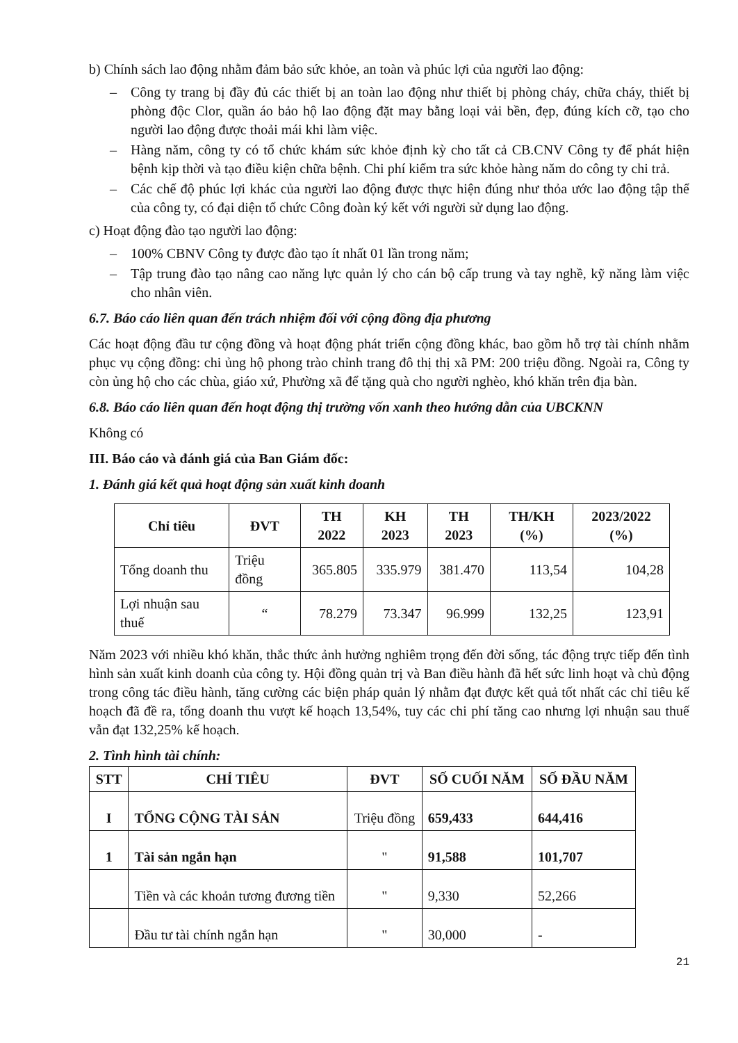b) Chính sách lao động nhằm đảm bảo sức khỏe, an toàn và phúc lợi của người lao động:
– Công ty trang bị đầy đủ các thiết bị an toàn lao động như thiết bị phòng cháy, chữa cháy, thiết bị phòng độc Clor, quần áo bảo hộ lao động đặt may bằng loại vải bền, đẹp, đúng kích cỡ, tạo cho người lao động được thoải mái khi làm việc.
– Hàng năm, công ty có tổ chức khám sức khỏe định kỳ cho tất cả CB.CNV Công ty để phát hiện bệnh kịp thời và tạo điều kiện chữa bệnh. Chi phí kiểm tra sức khỏe hàng năm do công ty chi trả.
– Các chế độ phúc lợi khác của người lao động được thực hiện đúng như thỏa ước lao động tập thể của công ty, có đại diện tổ chức Công đoàn ký kết với người sử dụng lao động.
c) Hoạt động đào tạo người lao động:
– 100% CBNV Công ty được đào tạo ít nhất 01 lần trong năm;
– Tập trung đào tạo nâng cao năng lực quản lý cho cán bộ cấp trung và tay nghề, kỹ năng làm việc cho nhân viên.
6.7. Báo cáo liên quan đến trách nhiệm đối với cộng đồng địa phương
Các hoạt động đầu tư cộng đồng và hoạt động phát triển cộng đồng khác, bao gồm hỗ trợ tài chính nhằm phục vụ cộng đồng: chi ủng hộ phong trào chỉnh trang đô thị thị xã PM: 200 triệu đồng. Ngoài ra, Công ty còn ủng hộ cho các chùa, giáo xứ, Phường xã để tặng quà cho người nghèo, khó khăn trên địa bàn.
6.8. Báo cáo liên quan đến hoạt động thị trường vốn xanh theo hướng dẫn của UBCKNN
Không có
III. Báo cáo và đánh giá của Ban Giám đốc:
1. Đánh giá kết quả hoạt động sản xuất kinh doanh
| Chỉ tiêu | ĐVT | TH 2022 | KH 2023 | TH 2023 | TH/KH (%) | 2023/2022 (%) |
| --- | --- | --- | --- | --- | --- | --- |
| Tổng doanh thu | Triệu đồng | 365.805 | 335.979 | 381.470 | 113,54 | 104,28 |
| Lợi nhuận sau thuế | “ | 78.279 | 73.347 | 96.999 | 132,25 | 123,91 |
Năm 2023 với nhiều khó khăn, thắc thức ảnh hưởng nghiêm trọng đến đời sống, tác động trực tiếp đến tình hình sản xuất kinh doanh của công ty. Hội đồng quản trị và Ban điều hành đã hết sức linh hoạt và chủ động trong công tác điều hành, tăng cường các biện pháp quản lý nhằm đạt được kết quả tốt nhất các chỉ tiêu kế hoạch đã đề ra, tổng doanh thu vượt kế hoạch 13,54%, tuy các chi phí tăng cao nhưng lợi nhuận sau thuế vẫn đạt 132,25% kế hoạch.
2. Tình hình tài chính:
| STT | CHỈ TIÊU | ĐVT | SỐ CUỐI NĂM | SỐ ĐẦU NĂM |
| --- | --- | --- | --- | --- |
| I | TỔNG CỘNG TÀI SẢN | Triệu đồng | 659,433 | 644,416 |
| 1 | Tài sản ngắn hạn | " | 91,588 | 101,707 |
| | Tiền và các khoản tương đương tiền | " | 9,330 | 52,266 |
| | Đầu tư tài chính ngắn hạn | " | 30,000 | - |
21